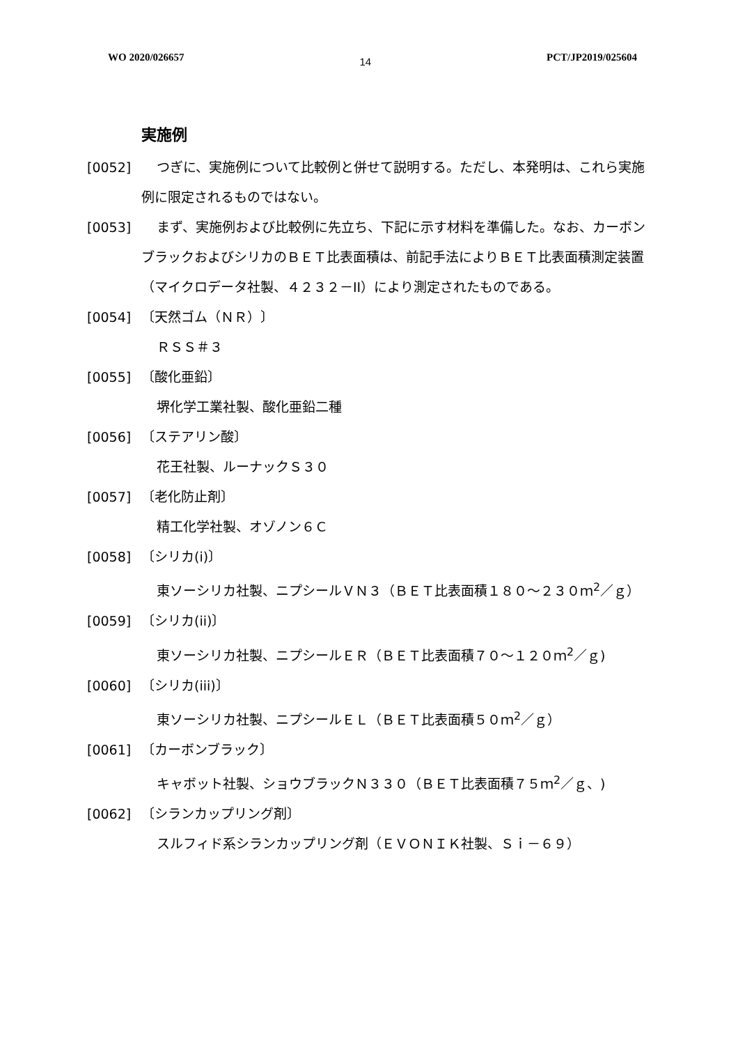WO 2020/026657 14 PCT/JP2019/025604
実施例
[0052] つぎに、実施例について比較例と併せて説明する。ただし、本発明は、これら実施例に限定されるものではない。
[0053] まず、実施例および比較例に先立ち、下記に示す材料を準備した。なお、カーボンブラックおよびシリカのＢＥＴ比表面積は、前記手法によりＢＥＴ比表面積測定装置（マイクロデータ社製、４２３２－II）により測定されたものである。
[0054] 〔天然ゴム（ＮＲ）〕
ＲＳＳ＃３
[0055] 〔酸化亜鉛〕
堺化学工業社製、酸化亜鉛二種
[0056] 〔ステアリン酸〕
花王社製、ルーナックＳ３０
[0057] 〔老化防止剤〕
精工化学社製、オゾノン６Ｃ
[0058] 〔シリカ(i)〕
東ソーシリカ社製、ニプシールＶＮ３（ＢＥＴ比表面積１８０～２３０ｍ<sup>2</sup>／ｇ）
[0059] 〔シリカ(ii)〕
東ソーシリカ社製、ニプシールＥＲ（ＢＥＴ比表面積７０～１２０ｍ<sup>2</sup>／ｇ)
[0060] 〔シリカ(iii)〕
東ソーシリカ社製、ニプシールＥＬ（ＢＥＴ比表面積５０ｍ<sup>2</sup>／ｇ）
[0061] 〔カーボンブラック〕
キャボット社製、ショウブラックＮ３３０（ＢＥＴ比表面積７５ｍ<sup>2</sup>／ｇ、)
[0062] 〔シランカップリング剤〕
スルフィド系シランカップリング剤（ＥＶＯＮＩＫ社製、Ｓｉ－６９）